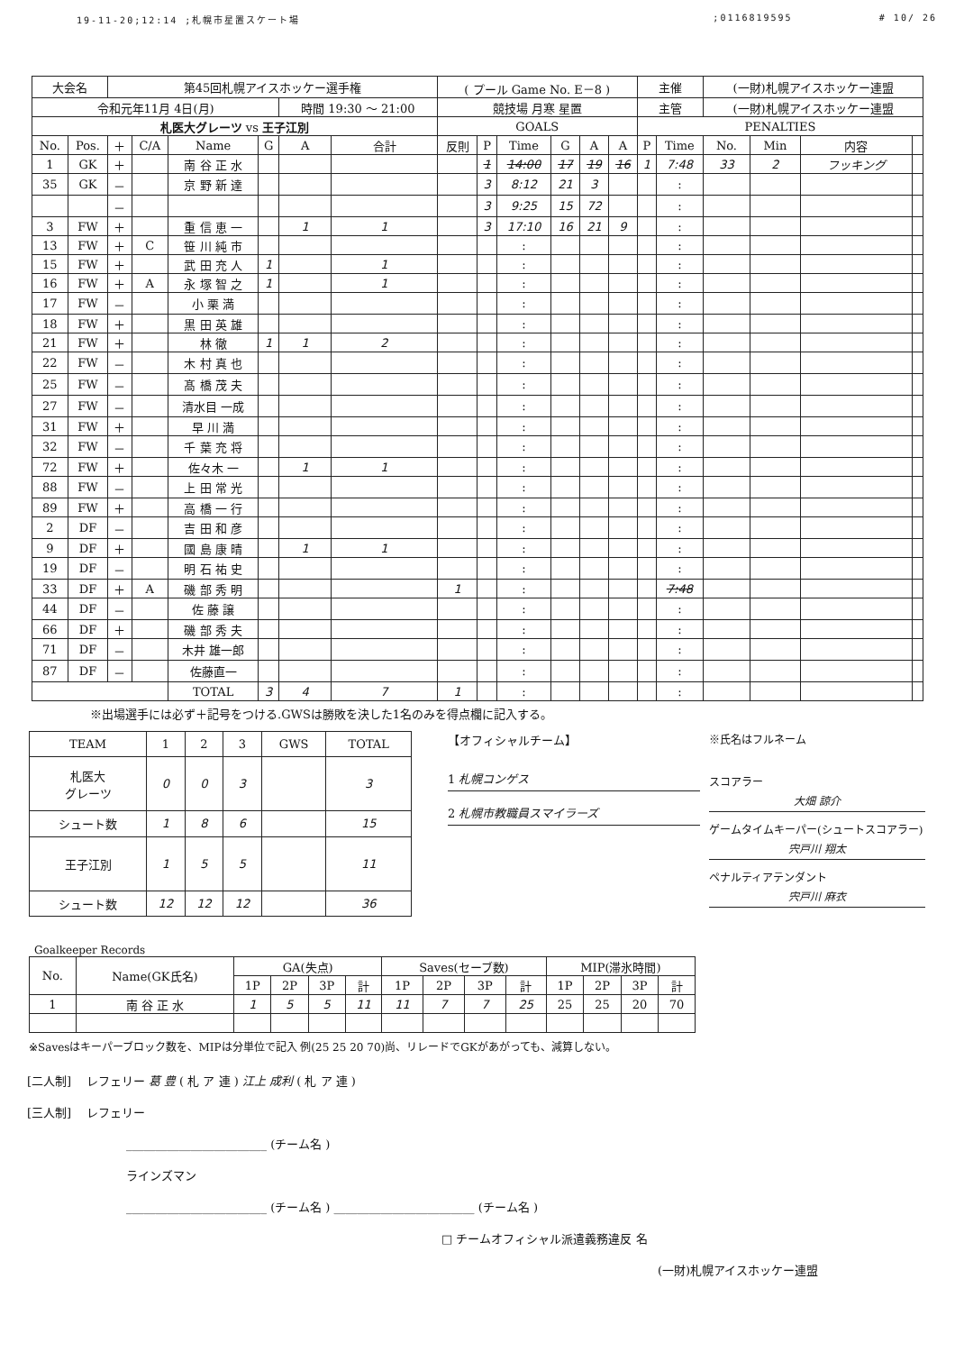19-11-20;12:14 ;札幌市星置スケート場;0116819595 # 10/ 26
| 大会名 | | 第45回札幌アイスホッケー選手権 | | | | | | ( プール Game No. E－8 ) | | | | | | 主催 | | (一財)札幌アイスホッケー連盟 | | | |
| 令和元年11月 4日(月) | | | | | | 時間 19:30 ～ 21:00 | | 競技場 月寒 星置 | | | | | | 主管 | | (一財)札幌アイスホッケー連盟 | | | |
| 札医大グレーツ vs 王子江別 | | | | | | | | GOALS | | | | | | PENALTIES | | | | | |
| No. | Pos. | ＋ | C/A | Name | G | A | 合計 | 反則 | P | Time | G | A | A | P | Time | No. | Min | 内容 | |
| 1 | GK | ＋ | | 南 谷 正 水 | | | | | 1 | 14:00 | 17 | 19 | 16 | 1 | 7:48 | 33 | 2 | フッキング | |
| 35 | GK | － | | 京 野 新 達 | | | | | 3 | 8:12 | 21 | 3 | | | : | | | | |
| | | － | | | | | | | 3 | 9:25 | 15 | 72 | | | : | | | | |
| 3 | FW | ＋ | | 重 信 恵 一 | | 1 | 1 | | 3 | 17:10 | 16 | 21 | 9 | | : | | | | |
| 13 | FW | ＋ | C | 笹 川 純 市 | | | | | | : | | | | | : | | | | |
| 15 | FW | ＋ | | 武 田 充 人 | 1 | | 1 | | | : | | | | | : | | | | |
| 16 | FW | ＋ | A | 永 塚 智 之 | 1 | | 1 | | | : | | | | | : | | | | |
| 17 | FW | － | | 小 栗 満 | | | | | | : | | | | | : | | | | |
| 18 | FW | ＋ | | 黒 田 英 雄 | | | | | | : | | | | | : | | | | |
| 21 | FW | ＋ | | 林 徹 | 1 | 1 | 2 | | | : | | | | | : | | | | |
| 22 | FW | － | | 木 村 真 也 | | | | | | : | | | | | : | | | | |
| 25 | FW | － | | 髙 橋 茂 夫 | | | | | | : | | | | | : | | | | |
| 27 | FW | － | | 清水目 一成 | | | | | | : | | | | | : | | | | |
| 31 | FW | ＋ | | 早 川 満 | | | | | | : | | | | | : | | | | |
| 32 | FW | － | | 千 葉 充 将 | | | | | | : | | | | | : | | | | |
| 72 | FW | ＋ | | 佐々木 一 | | 1 | 1 | | | : | | | | | : | | | | |
| 88 | FW | － | | 上 田 常 光 | | | | | | : | | | | | : | | | | |
| 89 | FW | ＋ | | 高 橋 一 行 | | | | | | : | | | | | : | | | | |
| 2 | DF | － | | 吉 田 和 彦 | | | | | | : | | | | | : | | | | |
| 9 | DF | ＋ | | 國 島 康 晴 | | 1 | 1 | | | : | | | | | : | | | | |
| 19 | DF | － | | 明 石 祐 史 | | | | | | : | | | | | : | | | | |
| 33 | DF | ＋ | A | 磯 部 秀 明 | | | | 1 | | : | | | | | 7:48 | | | | |
| 44 | DF | － | | 佐 藤 譲 | | | | | | : | | | | | : | | | | |
| 66 | DF | ＋ | | 磯 部 秀 夫 | | | | | | : | | | | | : | | | | |
| 71 | DF | － | | 木井 雄一郎 | | | | | | : | | | | | : | | | | |
| 87 | DF | － | | 佐藤直一 | | | | | | : | | | | | : | | | | |
| | | | | TOTAL | 3 | 4 | 7 | 1 | | : | | | | | : | | | | |
※出場選手には必ず＋記号をつける.GWSは勝敗を決した1名のみを得点欄に記入する。
| TEAM | 1 | 2 | 3 | GWS | TOTAL |
| --- | --- | --- | --- | --- | --- |
| 札医大 グレーツ | 0 | 0 | 3 | | 3 |
| シュート数 | 1 | 8 | 6 | | 15 |
| 王子江別 | 1 | 5 | 5 | | 11 |
| シュート数 | 12 | 12 | 12 | | 36 |
【オフィシャルチーム】
1 札幌コンゲス
2 札幌市教職員スマイラーズ
※氏名はフルネーム
スコアラー
大畑 諒介
ゲームタイムキーパー(シュートスコアラー)
宍戸川 翔太
ペナルティアテンダント
宍戸川 麻衣
Goalkeeper Records
| No. | Name(GK氏名) | GA(失点) | | | | Saves(セーブ数) | | | | MIP(滞氷時間) | | | |
| --- | --- | --- | --- | --- | --- | --- | --- | --- | --- | --- | --- | --- | --- |
| | | 1P | 2P | 3P | 計 | 1P | 2P | 3P | 計 | 1P | 2P | 3P | 計 |
| 1 | 南 谷 正 水 | 1 | 5 | 5 | 11 | 11 | 7 | 7 | 25 | 25 | 25 | 20 | 70 |
※Savesはキーパーブロック数を、MIPは分単位で記入 例(25 25 20 70)尚、リレードでGKがあがっても、減算しない。
[二人制] レフェリー 葛 豊 ( 札 ア 連 ) 江上 成利 ( 札 ア 連 )
[三人制] レフェリー
________________________ (チーム名 )
ラインズマン
________________________ (チーム名 ) ________________________ (チーム名 )
□ チームオフィシャル派遣義務違反 名
(一財)札幌アイスホッケー連盟